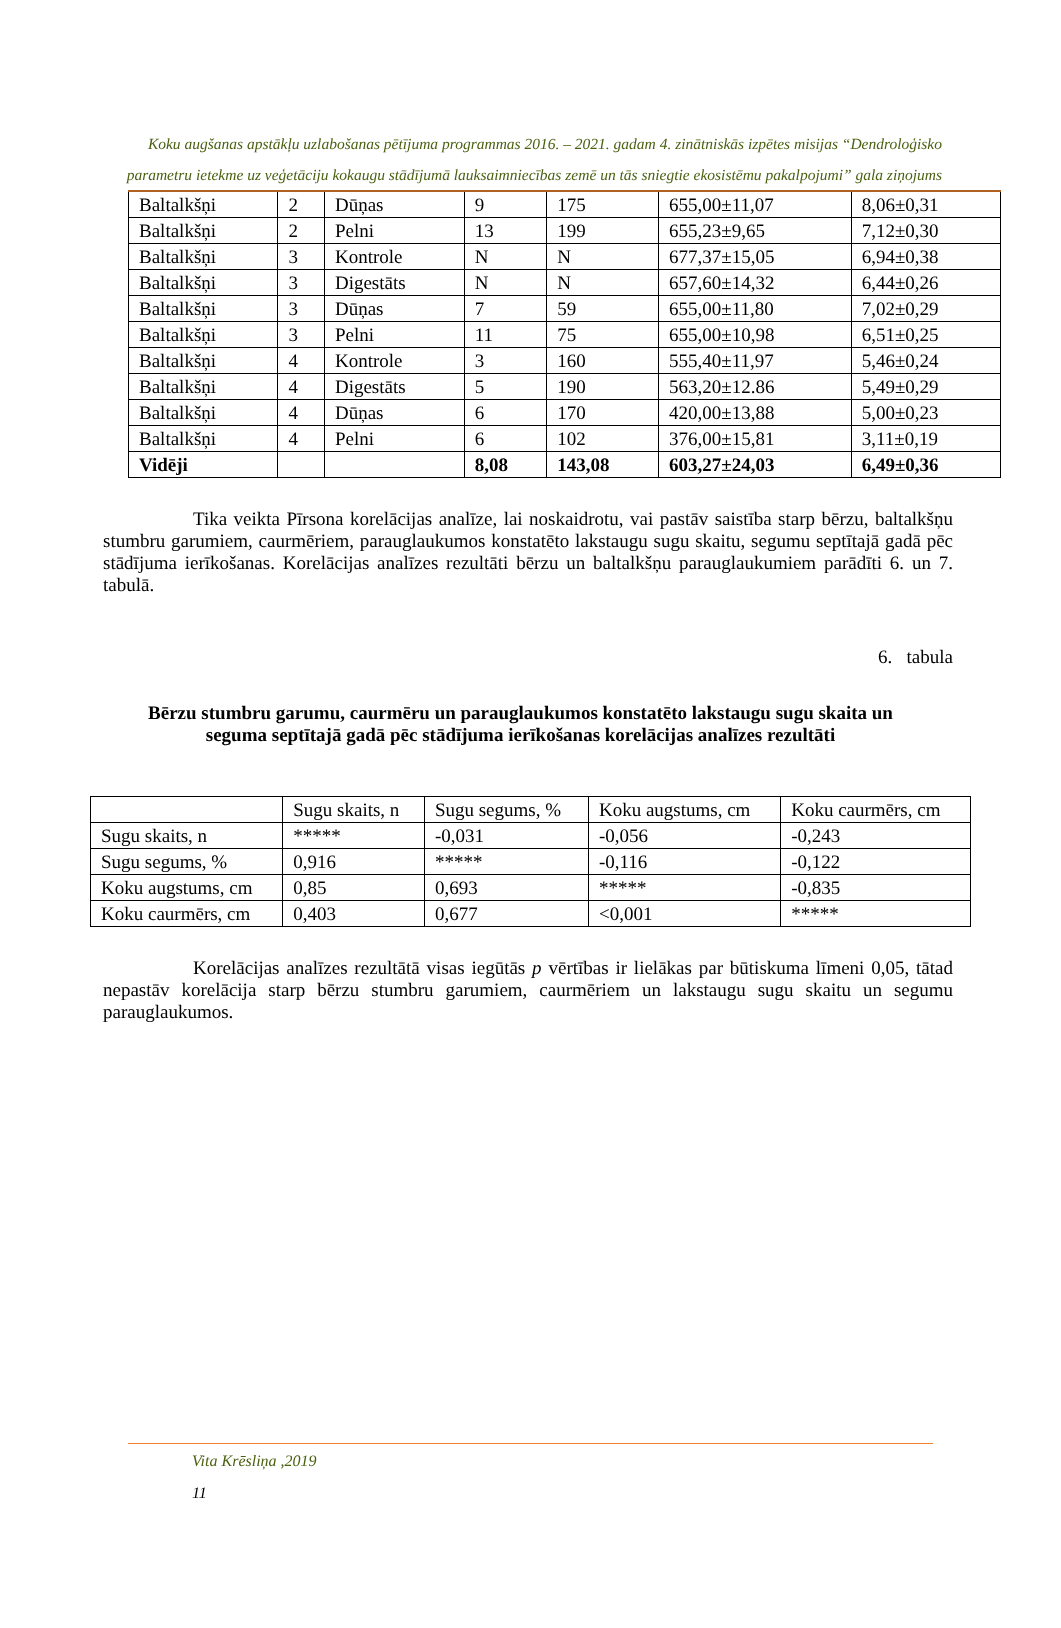Koku augšanas apstākļu uzlabošanas pētījuma programmas 2016. – 2021. gadam 4. zinātniskās izpētes misijas “Dendroloģisko parametru ietekme uz veģetāciju kokaugu stādījumā lauksaimniecības zemē un tās sniegtie ekosistēmu pakalpojumi” gala ziņojums
| Baltalkšņi | 2 | Dūņas | 9 | 175 | 655,00±11,07 | 8,06±0,31 |
| Baltalkšņi | 2 | Pelni | 13 | 199 | 655,23±9,65 | 7,12±0,30 |
| Baltalkšņi | 3 | Kontrole | N | N | 677,37±15,05 | 6,94±0,38 |
| Baltalkšņi | 3 | Digestāts | N | N | 657,60±14,32 | 6,44±0,26 |
| Baltalkšņi | 3 | Dūņas | 7 | 59 | 655,00±11,80 | 7,02±0,29 |
| Baltalkšņi | 3 | Pelni | 11 | 75 | 655,00±10,98 | 6,51±0,25 |
| Baltalkšņi | 4 | Kontrole | 3 | 160 | 555,40±11,97 | 5,46±0,24 |
| Baltalkšņi | 4 | Digestāts | 5 | 190 | 563,20±12.86 | 5,49±0,29 |
| Baltalkšņi | 4 | Dūņas | 6 | 170 | 420,00±13,88 | 5,00±0,23 |
| Baltalkšņi | 4 | Pelni | 6 | 102 | 376,00±15,81 | 3,11±0,19 |
| Vidēji | | | 8,08 | 143,08 | 603,27±24,03 | 6,49±0,36 |
Tika veikta Pīrsona korelācijas analīze, lai noskaidrotu, vai pastāv saistība starp bērzu, baltalkšņu stumbru garumiem, caurmēriem, parauglaukumos konstatēto lakstaugu sugu skaitu, segumu septītajā gadā pēc stādījuma ierīkošanas. Korelācijas analīzes rezultāti bērzu un baltalkšņu parauglaukumiem parādīti 6. un 7. tabulā.
6. tabula
Bērzu stumbru garumu, caurmēru un parauglaukumos konstatēto lakstaugu sugu skaita un seguma septītajā gadā pēc stādījuma ierīkošanas korelācijas analīzes rezultāti
| | Sugu skaits, n | Sugu segums, % | Koku augstums, cm | Koku caurmērs, cm |
| --- | --- | --- | --- | --- |
| Sugu skaits, n | ***** | -0,031 | -0,056 | -0,243 |
| Sugu segums, % | 0,916 | ***** | -0,116 | -0,122 |
| Koku augstums, cm | 0,85 | 0,693 | ***** | -0,835 |
| Koku caurmērs, cm | 0,403 | 0,677 | <0,001 | ***** |
Korelācijas analīzes rezultātā visas iegūtās p vērtības ir lielākas par būtiskuma līmeni 0,05, tātad nepastāv korelācija starp bērzu stumbru garumiem, caurmēriem un lakstaugu sugu skaitu un segumu parauglaukumos.
Vita Krēsliņa ,2019
11